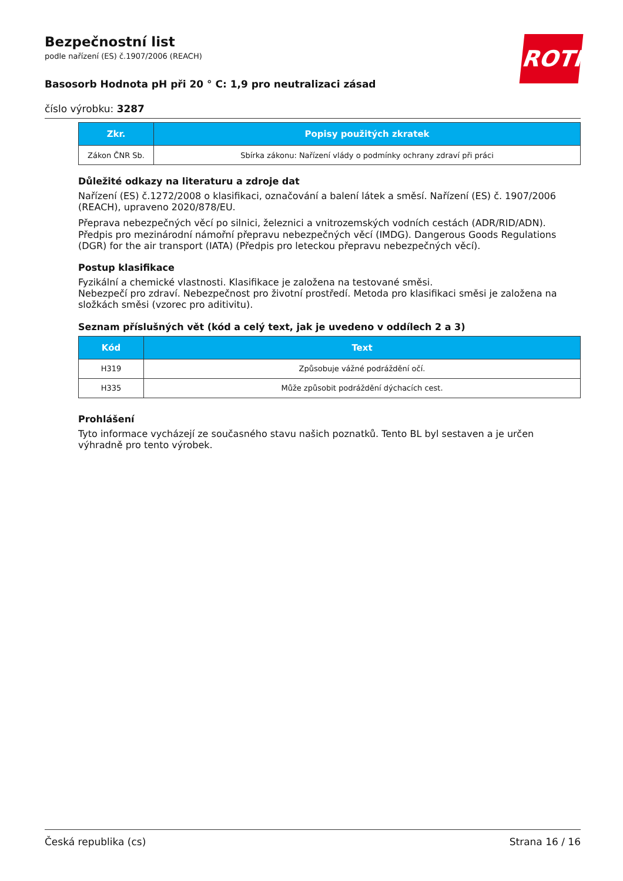ROTH
Bezpečnostní list
podle nařízení (ES) č.1907/2006 (REACH)
Basosorb Hodnota pH při 20 ° C: 1,9 pro neutralizaci zásad
číslo výrobku: 3287
| Zkr. | Popisy použitých zkratek |
| --- | --- |
| Zákon ČNR Sb. | Sbírka zákonu: Nařízení vlády o podmínky ochrany zdraví při práci |
Důležité odkazy na literaturu a zdroje dat
Nařízení (ES) č.1272/2008 o klasifikaci, označování a balení látek a směsí. Nařízení (ES) č. 1907/2006 (REACH), upraveno 2020/878/EU.
Přeprava nebezpečných věcí po silnici, železnici a vnitrozemských vodních cestách (ADR/RID/ADN). Předpis pro mezinárodní námořní přepravu nebezpečných věcí (IMDG). Dangerous Goods Regulations (DGR) for the air transport (IATA) (Předpis pro leteckou přepravu nebezpečných věcí).
Postup klasifikace
Fyzikální a chemické vlastnosti. Klasifikace je založena na testované směsi.
Nebezpečí pro zdraví. Nebezpečnost pro životní prostředí. Metoda pro klasifikaci směsi je založena na složkách směsi (vzorec pro aditivitu).
Seznam příslušných vět (kód a celý text, jak je uvedeno v oddílech 2 a 3)
| Kód | Text |
| --- | --- |
| H319 | Způsobuje vážné podráždění očí. |
| H335 | Může způsobit podráždění dýchacích cest. |
Prohlášení
Tyto informace vycházejí ze současného stavu našich poznatků. Tento BL byl sestaven a je určen výhradně pro tento výrobek.
Česká republika (cs) Strana 16 / 16